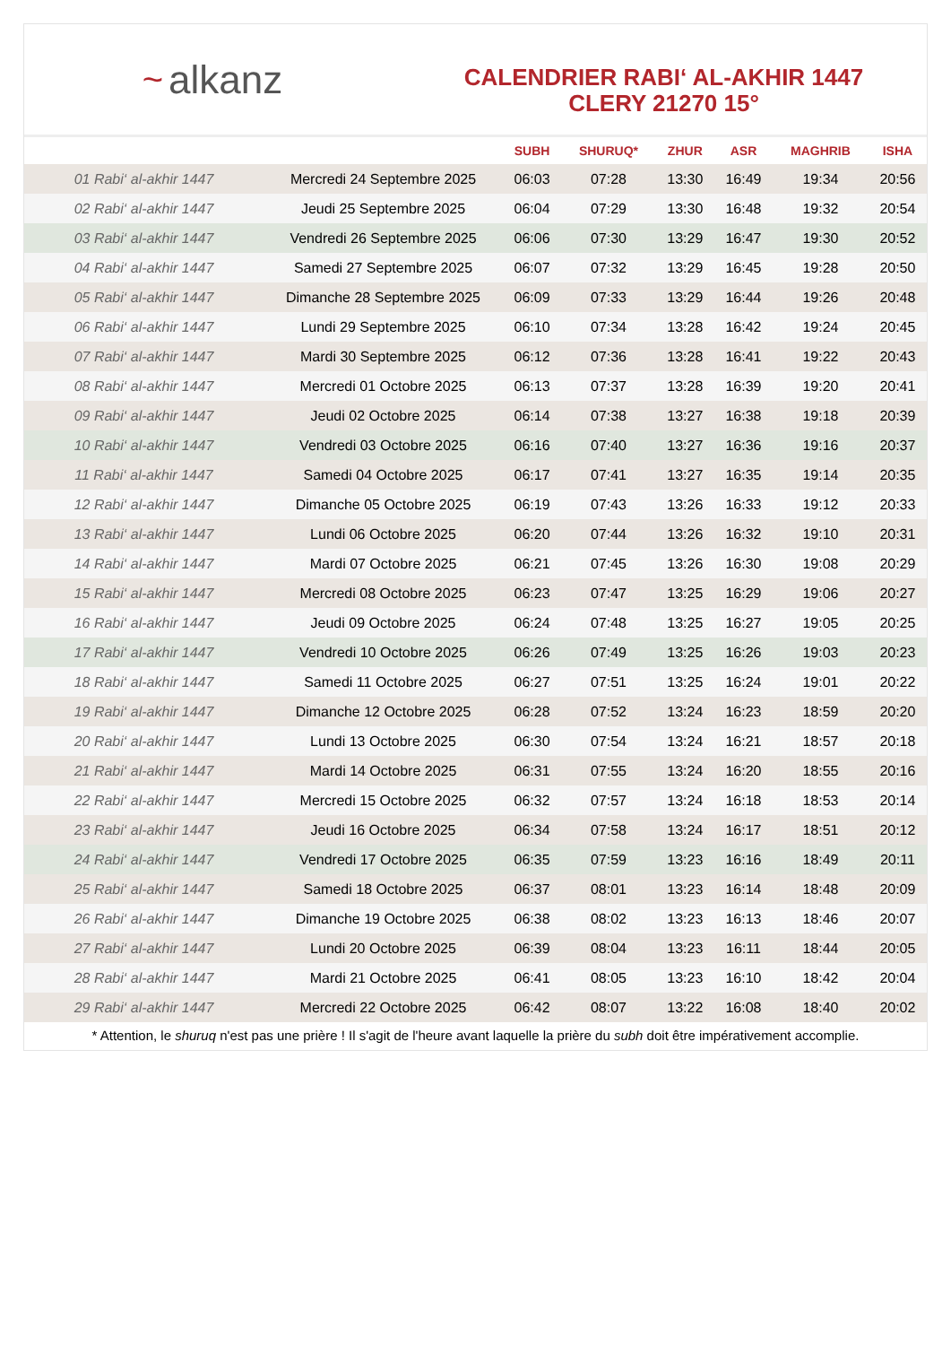~ alkanz
CALENDRIER RABI‘ AL-AKHIR 1447
CLERY 21270 15°
| | | SUBH | SHURUQ* | ZHUR | ASR | MAGHRIB | ISHA |
| --- | --- | --- | --- | --- | --- | --- | --- |
| 01 Rabi‘ al-akhir 1447 | Mercredi 24 Septembre 2025 | 06:03 | 07:28 | 13:30 | 16:49 | 19:34 | 20:56 |
| 02 Rabi‘ al-akhir 1447 | Jeudi 25 Septembre 2025 | 06:04 | 07:29 | 13:30 | 16:48 | 19:32 | 20:54 |
| 03 Rabi‘ al-akhir 1447 | Vendredi 26 Septembre 2025 | 06:06 | 07:30 | 13:29 | 16:47 | 19:30 | 20:52 |
| 04 Rabi‘ al-akhir 1447 | Samedi 27 Septembre 2025 | 06:07 | 07:32 | 13:29 | 16:45 | 19:28 | 20:50 |
| 05 Rabi‘ al-akhir 1447 | Dimanche 28 Septembre 2025 | 06:09 | 07:33 | 13:29 | 16:44 | 19:26 | 20:48 |
| 06 Rabi‘ al-akhir 1447 | Lundi 29 Septembre 2025 | 06:10 | 07:34 | 13:28 | 16:42 | 19:24 | 20:45 |
| 07 Rabi‘ al-akhir 1447 | Mardi 30 Septembre 2025 | 06:12 | 07:36 | 13:28 | 16:41 | 19:22 | 20:43 |
| 08 Rabi‘ al-akhir 1447 | Mercredi 01 Octobre 2025 | 06:13 | 07:37 | 13:28 | 16:39 | 19:20 | 20:41 |
| 09 Rabi‘ al-akhir 1447 | Jeudi 02 Octobre 2025 | 06:14 | 07:38 | 13:27 | 16:38 | 19:18 | 20:39 |
| 10 Rabi‘ al-akhir 1447 | Vendredi 03 Octobre 2025 | 06:16 | 07:40 | 13:27 | 16:36 | 19:16 | 20:37 |
| 11 Rabi‘ al-akhir 1447 | Samedi 04 Octobre 2025 | 06:17 | 07:41 | 13:27 | 16:35 | 19:14 | 20:35 |
| 12 Rabi‘ al-akhir 1447 | Dimanche 05 Octobre 2025 | 06:19 | 07:43 | 13:26 | 16:33 | 19:12 | 20:33 |
| 13 Rabi‘ al-akhir 1447 | Lundi 06 Octobre 2025 | 06:20 | 07:44 | 13:26 | 16:32 | 19:10 | 20:31 |
| 14 Rabi‘ al-akhir 1447 | Mardi 07 Octobre 2025 | 06:21 | 07:45 | 13:26 | 16:30 | 19:08 | 20:29 |
| 15 Rabi‘ al-akhir 1447 | Mercredi 08 Octobre 2025 | 06:23 | 07:47 | 13:25 | 16:29 | 19:06 | 20:27 |
| 16 Rabi‘ al-akhir 1447 | Jeudi 09 Octobre 2025 | 06:24 | 07:48 | 13:25 | 16:27 | 19:05 | 20:25 |
| 17 Rabi‘ al-akhir 1447 | Vendredi 10 Octobre 2025 | 06:26 | 07:49 | 13:25 | 16:26 | 19:03 | 20:23 |
| 18 Rabi‘ al-akhir 1447 | Samedi 11 Octobre 2025 | 06:27 | 07:51 | 13:25 | 16:24 | 19:01 | 20:22 |
| 19 Rabi‘ al-akhir 1447 | Dimanche 12 Octobre 2025 | 06:28 | 07:52 | 13:24 | 16:23 | 18:59 | 20:20 |
| 20 Rabi‘ al-akhir 1447 | Lundi 13 Octobre 2025 | 06:30 | 07:54 | 13:24 | 16:21 | 18:57 | 20:18 |
| 21 Rabi‘ al-akhir 1447 | Mardi 14 Octobre 2025 | 06:31 | 07:55 | 13:24 | 16:20 | 18:55 | 20:16 |
| 22 Rabi‘ al-akhir 1447 | Mercredi 15 Octobre 2025 | 06:32 | 07:57 | 13:24 | 16:18 | 18:53 | 20:14 |
| 23 Rabi‘ al-akhir 1447 | Jeudi 16 Octobre 2025 | 06:34 | 07:58 | 13:24 | 16:17 | 18:51 | 20:12 |
| 24 Rabi‘ al-akhir 1447 | Vendredi 17 Octobre 2025 | 06:35 | 07:59 | 13:23 | 16:16 | 18:49 | 20:11 |
| 25 Rabi‘ al-akhir 1447 | Samedi 18 Octobre 2025 | 06:37 | 08:01 | 13:23 | 16:14 | 18:48 | 20:09 |
| 26 Rabi‘ al-akhir 1447 | Dimanche 19 Octobre 2025 | 06:38 | 08:02 | 13:23 | 16:13 | 18:46 | 20:07 |
| 27 Rabi‘ al-akhir 1447 | Lundi 20 Octobre 2025 | 06:39 | 08:04 | 13:23 | 16:11 | 18:44 | 20:05 |
| 28 Rabi‘ al-akhir 1447 | Mardi 21 Octobre 2025 | 06:41 | 08:05 | 13:23 | 16:10 | 18:42 | 20:04 |
| 29 Rabi‘ al-akhir 1447 | Mercredi 22 Octobre 2025 | 06:42 | 08:07 | 13:22 | 16:08 | 18:40 | 20:02 |
* Attention, le shuruq n'est pas une prière ! Il s'agit de l'heure avant laquelle la prière du subh doit être impérativement accomplie.